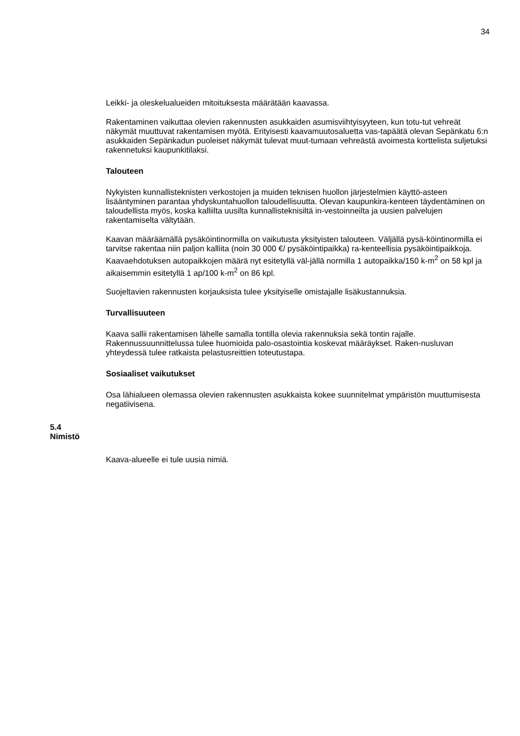34
Leikki- ja oleskelualueiden mitoituksesta määrätään kaavassa.
Rakentaminen vaikuttaa olevien rakennusten asukkaiden asumisviihtyisyyteen, kun totu-tut vehreät näkymät muuttuvat rakentamisen myötä. Erityisesti kaavamuutosaluetta vas-tapäätä olevan Sepänkatu 6:n asukkaiden Sepänkadun puoleiset näkymät tulevat muut-tumaan vehreästä avoimesta korttelista suljetuksi rakennetuksi kaupunkitilaksi.
Talouteen
Nykyisten kunnallisteknisten verkostojen ja muiden teknisen huollon järjestelmien käyttö-asteen lisääntyminen parantaa yhdyskuntahuollon taloudellisuutta. Olevan kaupunkira-kenteen täydentäminen on taloudellista myös, koska kalliilta uusilta kunnallisteknisiltä in-vestoinneilta ja uusien palvelujen rakentamiselta vältytään.
Kaavan määräämällä pysäköintinormilla on vaikutusta yksityisten talouteen. Väljällä pysä-köintinormilla ei tarvitse rakentaa niin paljon kalliita (noin 30 000 €/ pysäköintipaikka) ra-kenteellisia pysäköintipaikkoja. Kaavaehdotuksen autopaikkojen määrä nyt esitetyllä väl-jällä normilla 1 autopaikka/150 k-m<sup>2</sup> on 58 kpl ja aikaisemmin esitetyllä 1 ap/100 k-m<sup>2</sup> on 86 kpl.
Suojeltavien rakennusten korjauksista tulee yksityiselle omistajalle lisäkustannuksia.
Turvallisuuteen
Kaava sallii rakentamisen lähelle samalla tontilla olevia rakennuksia sekä tontin rajalle. Rakennussuunnittelussa tulee huomioida palo-osastointia koskevat määräykset. Raken-nusluvan yhteydessä tulee ratkaista pelastusreittien toteutustapa.
Sosiaaliset vaikutukset
Osa lähialueen olemassa olevien rakennusten asukkaista kokee suunnitelmat ympäristön muuttumisesta negatiivisena.
5.4
Nimistö
Kaava-alueelle ei tule uusia nimiä.